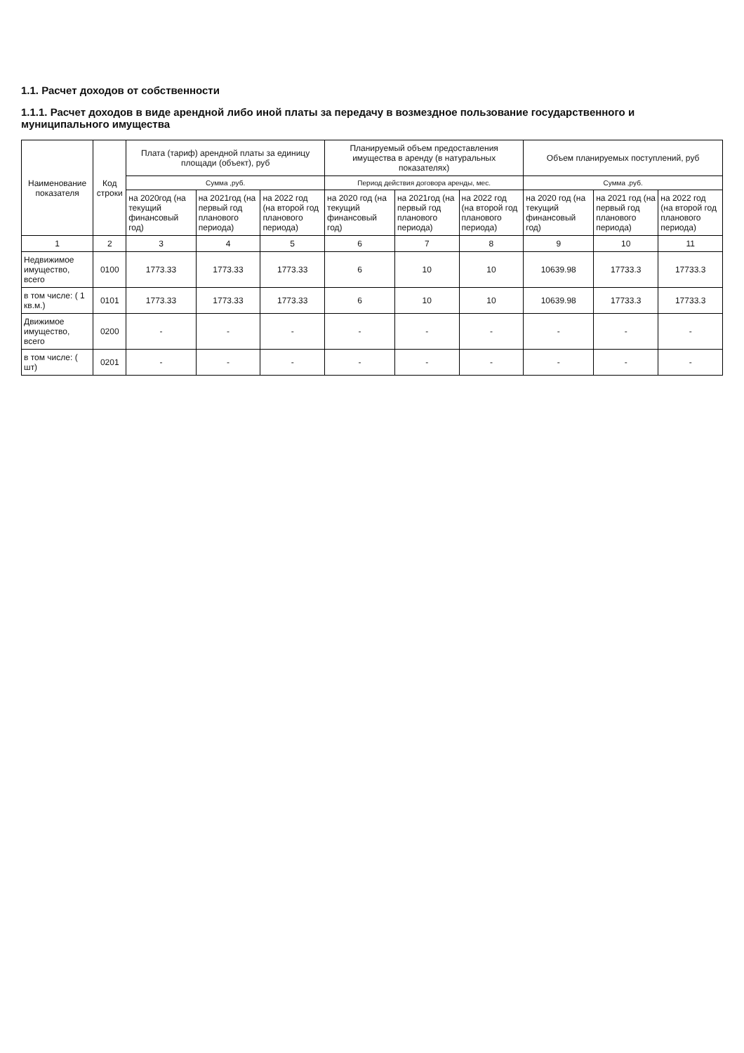1.1. Расчет доходов от собственности
1.1.1. Расчет доходов в виде арендной либо иной платы за передачу в возмездное пользование государственного и муниципального имущества
| Наименование показателя | Код строки | Плата (тариф) арендной платы за единицу площади (объект), руб | | | Планируемый объем предоставления имущества в аренду (в натуральных показателях) | | | Объем планируемых поступлений, руб | | |
| --- | --- | --- | --- | --- | --- | --- | --- | --- | --- | --- |
| | | Сумма ,руб. | | | Период действия договора аренды, мес. | | | Сумма ,руб. | | |
| | | на 2020год (на текущий финансовый год) | на 2021год (на первый год планового периода) | на 2022 год (на второй год планового периода) | на 2020 год (на текущий финансовый год) | на 2021год (на первый год планового периода) | на 2022 год (на второй год планового периода) | на 2020 год (на текущий финансовый год) | на 2021 год (на первый год планового периода) | на 2022 год (на второй год планового периода) |
| 1 | 2 | 3 | 4 | 5 | 6 | 7 | 8 | 9 | 10 | 11 |
| Недвижимое имущество, всего | 0100 | 1773.33 | 1773.33 | 1773.33 | 6 | 10 | 10 | 10639.98 | 17733.3 | 17733.3 |
| в том числе: ( 1 кв.м.) | 0101 | 1773.33 | 1773.33 | 1773.33 | 6 | 10 | 10 | 10639.98 | 17733.3 | 17733.3 |
| Движимое имущество, всего | 0200 | - | - | - | - | - | - | - | - | - |
| в том числе: ( шт) | 0201 | - | - | - | - | - | - | - | - | - |